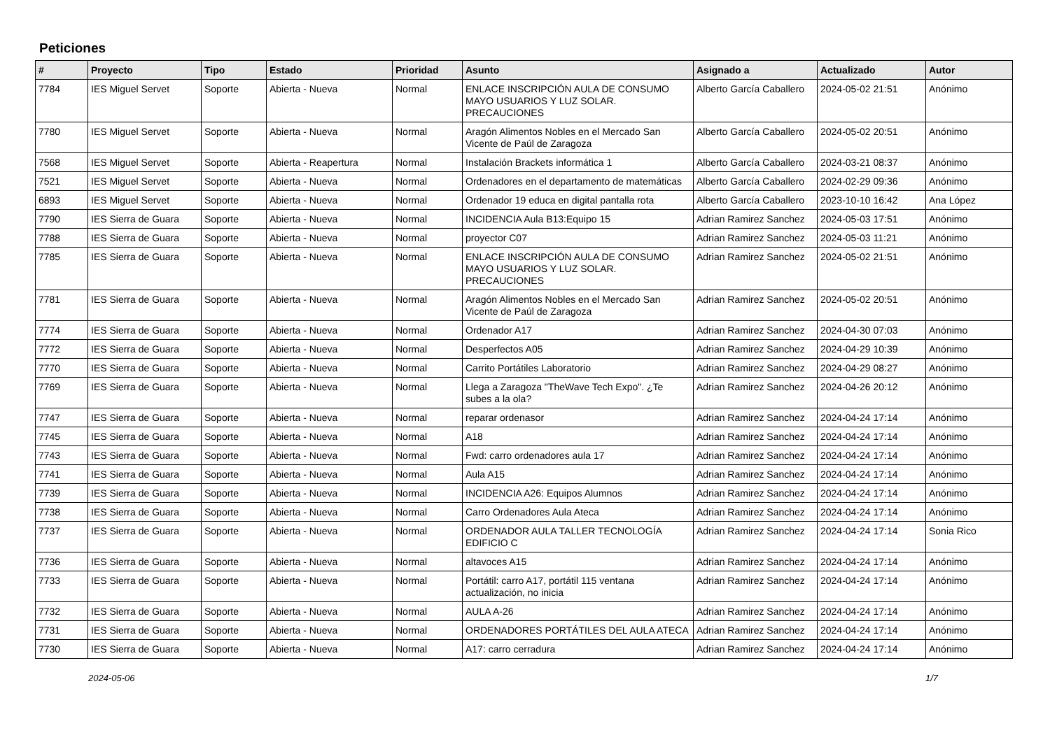Peticiones
| # | Proyecto | Tipo | Estado | Prioridad | Asunto | Asignado a | Actualizado | Autor |
| --- | --- | --- | --- | --- | --- | --- | --- | --- |
| 7784 | IES Miguel Servet | Soporte | Abierta - Nueva | Normal | ENLACE INSCRIPCIÓN AULA DE CONSUMO MAYO USUARIOS Y LUZ SOLAR. PRECAUCIONES | Alberto García Caballero | 2024-05-02 21:51 | Anónimo |
| 7780 | IES Miguel Servet | Soporte | Abierta - Nueva | Normal | Aragón Alimentos Nobles en el Mercado San Vicente de Paúl de Zaragoza | Alberto García Caballero | 2024-05-02 20:51 | Anónimo |
| 7568 | IES Miguel Servet | Soporte | Abierta - Reapertura | Normal | Instalación Brackets informática 1 | Alberto García Caballero | 2024-03-21 08:37 | Anónimo |
| 7521 | IES Miguel Servet | Soporte | Abierta - Nueva | Normal | Ordenadores en el departamento de matemáticas | Alberto García Caballero | 2024-02-29 09:36 | Anónimo |
| 6893 | IES Miguel Servet | Soporte | Abierta - Nueva | Normal | Ordenador 19 educa en digital pantalla rota | Alberto García Caballero | 2023-10-10 16:42 | Ana López |
| 7790 | IES Sierra de Guara | Soporte | Abierta - Nueva | Normal | INCIDENCIA Aula B13:Equipo 15 | Adrian Ramirez Sanchez | 2024-05-03 17:51 | Anónimo |
| 7788 | IES Sierra de Guara | Soporte | Abierta - Nueva | Normal | proyector C07 | Adrian Ramirez Sanchez | 2024-05-03 11:21 | Anónimo |
| 7785 | IES Sierra de Guara | Soporte | Abierta - Nueva | Normal | ENLACE INSCRIPCIÓN AULA DE CONSUMO MAYO USUARIOS Y LUZ SOLAR. PRECAUCIONES | Adrian Ramirez Sanchez | 2024-05-02 21:51 | Anónimo |
| 7781 | IES Sierra de Guara | Soporte | Abierta - Nueva | Normal | Aragón Alimentos Nobles en el Mercado San Vicente de Paúl de Zaragoza | Adrian Ramirez Sanchez | 2024-05-02 20:51 | Anónimo |
| 7774 | IES Sierra de Guara | Soporte | Abierta - Nueva | Normal | Ordenador A17 | Adrian Ramirez Sanchez | 2024-04-30 07:03 | Anónimo |
| 7772 | IES Sierra de Guara | Soporte | Abierta - Nueva | Normal | Desperfectos A05 | Adrian Ramirez Sanchez | 2024-04-29 10:39 | Anónimo |
| 7770 | IES Sierra de Guara | Soporte | Abierta - Nueva | Normal | Carrito Portátiles Laboratorio | Adrian Ramirez Sanchez | 2024-04-29 08:27 | Anónimo |
| 7769 | IES Sierra de Guara | Soporte | Abierta - Nueva | Normal | Llega a Zaragoza "TheWave Tech Expo". ¿Te subes a la ola? | Adrian Ramirez Sanchez | 2024-04-26 20:12 | Anónimo |
| 7747 | IES Sierra de Guara | Soporte | Abierta - Nueva | Normal | reparar ordenasor | Adrian Ramirez Sanchez | 2024-04-24 17:14 | Anónimo |
| 7745 | IES Sierra de Guara | Soporte | Abierta - Nueva | Normal | A18 | Adrian Ramirez Sanchez | 2024-04-24 17:14 | Anónimo |
| 7743 | IES Sierra de Guara | Soporte | Abierta - Nueva | Normal | Fwd: carro ordenadores aula 17 | Adrian Ramirez Sanchez | 2024-04-24 17:14 | Anónimo |
| 7741 | IES Sierra de Guara | Soporte | Abierta - Nueva | Normal | Aula A15 | Adrian Ramirez Sanchez | 2024-04-24 17:14 | Anónimo |
| 7739 | IES Sierra de Guara | Soporte | Abierta - Nueva | Normal | INCIDENCIA A26: Equipos Alumnos | Adrian Ramirez Sanchez | 2024-04-24 17:14 | Anónimo |
| 7738 | IES Sierra de Guara | Soporte | Abierta - Nueva | Normal | Carro Ordenadores Aula Ateca | Adrian Ramirez Sanchez | 2024-04-24 17:14 | Anónimo |
| 7737 | IES Sierra de Guara | Soporte | Abierta - Nueva | Normal | ORDENADOR AULA TALLER TECNOLOGÍA EDIFICIO C | Adrian Ramirez Sanchez | 2024-04-24 17:14 | Sonia Rico |
| 7736 | IES Sierra de Guara | Soporte | Abierta - Nueva | Normal | altavoces A15 | Adrian Ramirez Sanchez | 2024-04-24 17:14 | Anónimo |
| 7733 | IES Sierra de Guara | Soporte | Abierta - Nueva | Normal | Portátil: carro A17, portátil 115 ventana actualización, no inicia | Adrian Ramirez Sanchez | 2024-04-24 17:14 | Anónimo |
| 7732 | IES Sierra de Guara | Soporte | Abierta - Nueva | Normal | AULA A-26 | Adrian Ramirez Sanchez | 2024-04-24 17:14 | Anónimo |
| 7731 | IES Sierra de Guara | Soporte | Abierta - Nueva | Normal | ORDENADORES PORTÁTILES DEL AULA ATECA | Adrian Ramirez Sanchez | 2024-04-24 17:14 | Anónimo |
| 7730 | IES Sierra de Guara | Soporte | Abierta - Nueva | Normal | A17: carro cerradura | Adrian Ramirez Sanchez | 2024-04-24 17:14 | Anónimo |
2024-05-06 1/7